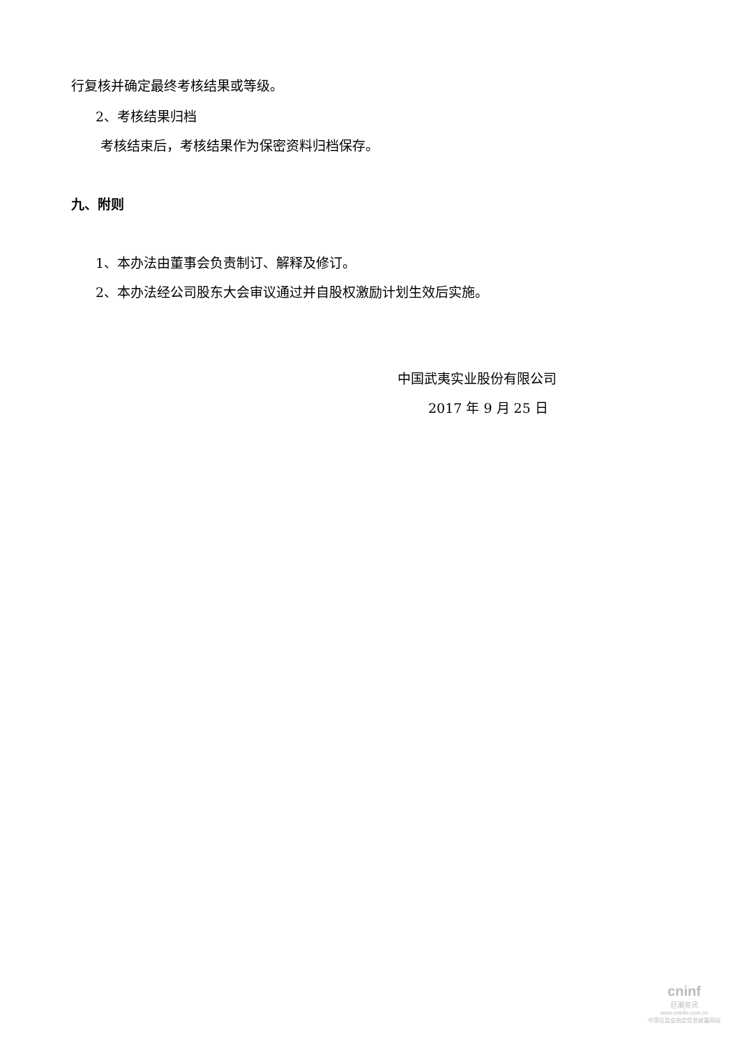行复核并确定最终考核结果或等级。
2、考核结果归档
考核结束后，考核结果作为保密资料归档保存。
九、附则
1、本办法由董事会负责制订、解释及修订。
2、本办法经公司股东大会审议通过并自股权激励计划生效后实施。
中国武夷实业股份有限公司
2017 年 9 月 25 日
cninf
巨潮资讯
www.cninfo.com.cn
中国证监会指定信息披露网站